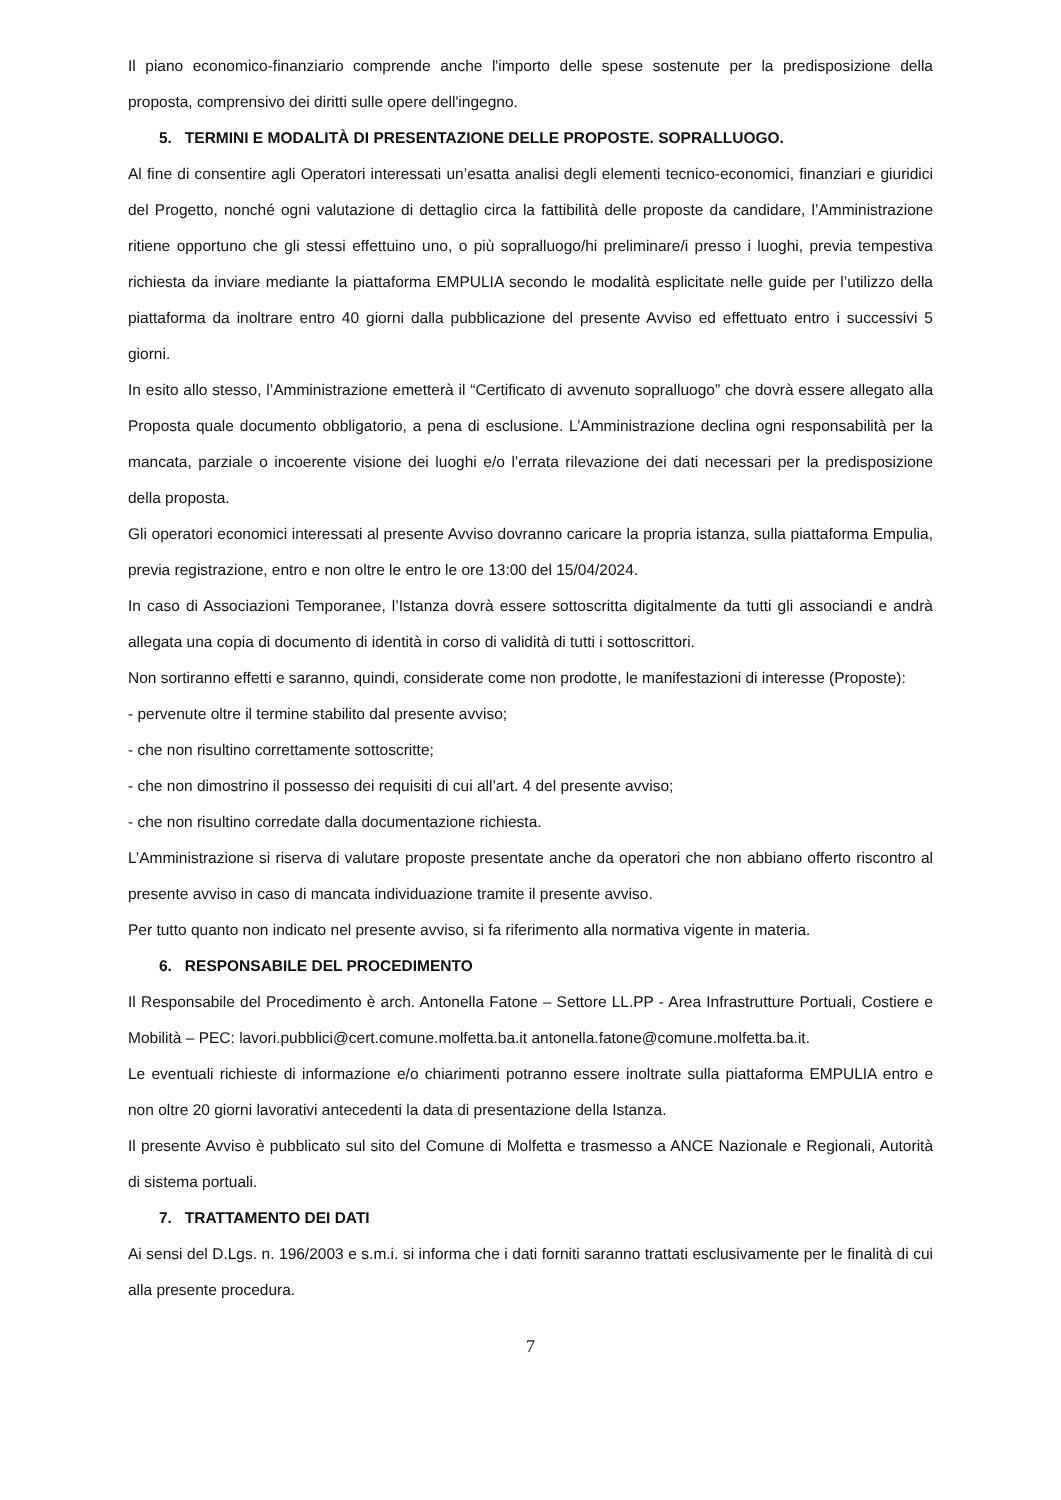Il piano economico-finanziario comprende anche l'importo delle spese sostenute per la predisposizione della proposta, comprensivo dei diritti sulle opere dell'ingegno.
5. TERMINI E MODALITÀ DI PRESENTAZIONE DELLE PROPOSTE. SOPRALLUOGO.
Al fine di consentire agli Operatori interessati un’esatta analisi degli elementi tecnico-economici, finanziari e giuridici del Progetto, nonché ogni valutazione di dettaglio circa la fattibilità delle proposte da candidare, l’Amministrazione ritiene opportuno che gli stessi effettuino uno, o più sopralluogo/hi preliminare/i presso i luoghi, previa tempestiva richiesta da inviare mediante la piattaforma EMPULIA secondo le modalità esplicitate nelle guide per l’utilizzo della piattaforma da inoltrare entro 40 giorni dalla pubblicazione del presente Avviso ed effettuato entro i successivi 5 giorni.
In esito allo stesso, l’Amministrazione emetterà il “Certificato di avvenuto sopralluogo” che dovrà essere allegato alla Proposta quale documento obbligatorio, a pena di esclusione. L’Amministrazione declina ogni responsabilità per la mancata, parziale o incoerente visione dei luoghi e/o l’errata rilevazione dei dati necessari per la predisposizione della proposta.
Gli operatori economici interessati al presente Avviso dovranno caricare la propria istanza, sulla piattaforma Empulia, previa registrazione, entro e non oltre le entro le ore 13:00 del 15/04/2024.
In caso di Associazioni Temporanee, l’Istanza dovrà essere sottoscritta digitalmente da tutti gli associandi e andrà allegata una copia di documento di identità in corso di validità di tutti i sottoscrittori.
Non sortiranno effetti e saranno, quindi, considerate come non prodotte, le manifestazioni di interesse (Proposte):
- pervenute oltre il termine stabilito dal presente avviso;
- che non risultino correttamente sottoscritte;
- che non dimostrino il possesso dei requisiti di cui all’art. 4 del presente avviso;
- che non risultino corredate dalla documentazione richiesta.
L’Amministrazione si riserva di valutare proposte presentate anche da operatori che non abbiano offerto riscontro al presente avviso in caso di mancata individuazione tramite il presente avviso.
Per tutto quanto non indicato nel presente avviso, si fa riferimento alla normativa vigente in materia.
6. RESPONSABILE DEL PROCEDIMENTO
Il Responsabile del Procedimento è arch. Antonella Fatone – Settore LL.PP - Area Infrastrutture Portuali, Costiere e Mobilità – PEC: lavori.pubblici@cert.comune.molfetta.ba.it antonella.fatone@comune.molfetta.ba.it.
Le eventuali richieste di informazione e/o chiarimenti potranno essere inoltrate sulla piattaforma EMPULIA entro e non oltre 20 giorni lavorativi antecedenti la data di presentazione della Istanza.
Il presente Avviso è pubblicato sul sito del Comune di Molfetta e trasmesso a ANCE Nazionale e Regionali, Autorità di sistema portuali.
7. TRATTAMENTO DEI DATI
Ai sensi del D.Lgs. n. 196/2003 e s.m.i. si informa che i dati forniti saranno trattati esclusivamente per le finalità di cui alla presente procedura.
7